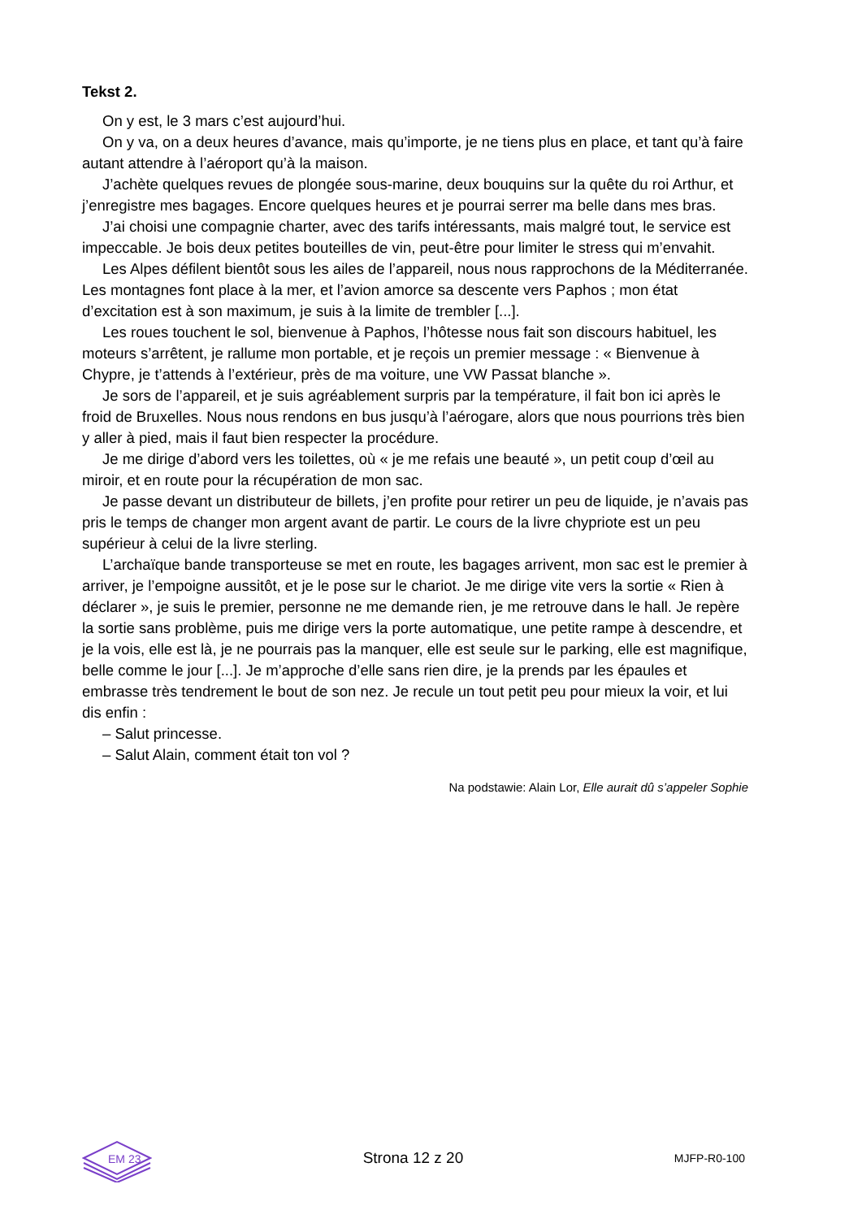Tekst 2.
On y est, le 3 mars c’est aujourd’hui.
On y va, on a deux heures d’avance, mais qu’importe, je ne tiens plus en place, et tant qu’à faire autant attendre à l’aéroport qu’à la maison.
J’achète quelques revues de plongée sous-marine, deux bouquins sur la quête du roi Arthur, et j’enregistre mes bagages. Encore quelques heures et je pourrai serrer ma belle dans mes bras.
J’ai choisi une compagnie charter, avec des tarifs intéressants, mais malgré tout, le service est impeccable. Je bois deux petites bouteilles de vin, peut-être pour limiter le stress qui m’envahit.
Les Alpes défilent bientôt sous les ailes de l’appareil, nous nous rapprochons de la Méditerranée. Les montagnes font place à la mer, et l’avion amorce sa descente vers Paphos ; mon état d’excitation est à son maximum, je suis à la limite de trembler [...].
Les roues touchent le sol, bienvenue à Paphos, l’hôtesse nous fait son discours habituel, les moteurs s’arrêtent, je rallume mon portable, et je reçois un premier message : « Bienvenue à Chypre, je t’attends à l’extérieur, près de ma voiture, une VW Passat blanche ».
Je sors de l’appareil, et je suis agréablement surpris par la température, il fait bon ici après le froid de Bruxelles. Nous nous rendons en bus jusqu’à l’aérogare, alors que nous pourrions très bien y aller à pied, mais il faut bien respecter la procédure.
Je me dirige d’abord vers les toilettes, où « je me refais une beauté », un petit coup d’œil au miroir, et en route pour la récupération de mon sac.
Je passe devant un distributeur de billets, j’en profite pour retirer un peu de liquide, je n’avais pas pris le temps de changer mon argent avant de partir. Le cours de la livre chypriote est un peu supérieur à celui de la livre sterling.
L’archaïque bande transporteuse se met en route, les bagages arrivent, mon sac est le premier à arriver, je l’empoigne aussitôt, et je le pose sur le chariot. Je me dirige vite vers la sortie « Rien à déclarer », je suis le premier, personne ne me demande rien, je me retrouve dans le hall. Je repère la sortie sans problème, puis me dirige vers la porte automatique, une petite rampe à descendre, et je la vois, elle est là, je ne pourrais pas la manquer, elle est seule sur le parking, elle est magnifique, belle comme le jour [...]. Je m’approche d’elle sans rien dire, je la prends par les épaules et embrasse très tendrement le bout de son nez. Je recule un tout petit peu pour mieux la voir, et lui dis enfin :
– Salut princesse.
– Salut Alain, comment était ton vol ?
Na podstawie: Alain Lor, Elle aurait dû s’appeler Sophie
EM 23
Strona 12 z 20 MJFP-R0-100